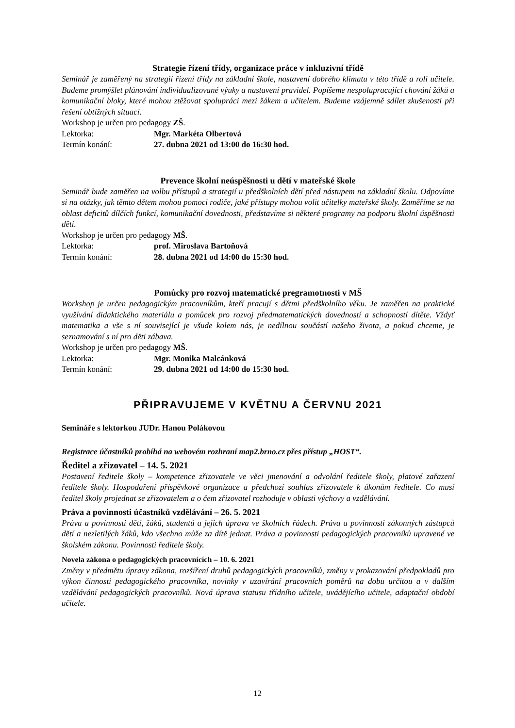Strategie řízení třídy, organizace práce v inkluzivní třídě
Seminář je zaměřený na strategii řízení třídy na základní škole, nastavení dobrého klimatu v této třídě a roli učitele. Budeme promýšlet plánování individualizované výuky a nastavení pravidel. Popíšeme nespolupracující chování žáků a komunikační bloky, které mohou ztěžovat spolupráci mezi žákem a učitelem. Budeme vzájemně sdílet zkušenosti při řešení obtížných situací.
Workshop je určen pro pedagogy ZŠ.
Lektorka: Mgr. Markéta Olbertová
Termín konání: 27. dubna 2021 od 13:00 do 16:30 hod.
Prevence školní neúspěšnosti u dětí v mateřské škole
Seminář bude zaměřen na volbu přístupů a strategií u předškolních dětí před nástupem na základní školu. Odpovíme si na otázky, jak těmto dětem mohou pomoci rodiče, jaké přístupy mohou volit učitelky mateřské školy. Zaměříme se na oblast deficitů dílčích funkcí, komunikační dovednosti, představíme si některé programy na podporu školní úspěšnosti dětí.
Workshop je určen pro pedagogy MŠ.
Lektorka: prof. Miroslava Bartoňová
Termín konání: 28. dubna 2021 od 14:00 do 15:30 hod.
Pomůcky pro rozvoj matematické pregramotnosti v MŠ
Workshop je určen pedagogickým pracovníkům, kteří pracují s dětmi předškolního věku. Je zaměřen na praktické využívání didaktického materiálu a pomůcek pro rozvoj předmatematických dovedností a schopností dítěte. Vždyť matematika a vše s ní související je všude kolem nás, je nedílnou součástí našeho života, a pokud chceme, je seznamování s ní pro děti zábava.
Workshop je určen pro pedagogy MŠ.
Lektorka: Mgr. Monika Malcánková
Termín konání: 29. dubna 2021 od 14:00 do 15:30 hod.
PŘIPRAVUJEME V KVĚTNU A ČERVNU 2021
Semináře s lektorkou JUDr. Hanou Polákovou
Registrace účastníků probíhá na webovém rozhraní map2.brno.cz přes přístup „HOST“.
Ředitel a zřizovatel – 14. 5. 2021
Postavení ředitele školy – kompetence zřizovatele ve věci jmenování a odvolání ředitele školy, platové zařazení ředitele školy. Hospodaření příspěvkové organizace a předchozí souhlas zřizovatele k úkonům ředitele. Co musí ředitel školy projednat se zřizovatelem a o čem zřizovatel rozhoduje v oblasti výchovy a vzdělávání.
Práva a povinnosti účastníků vzdělávání – 26. 5. 2021
Práva a povinnosti dětí, žáků, studentů a jejich úprava ve školních řádech. Práva a povinnosti zákonných zástupců dětí a nezletilých žáků, kdo všechno může za dítě jednat. Práva a povinnosti pedagogických pracovníků upravené ve školském zákonu. Povinnosti ředitele školy.
Novela zákona o pedagogických pracovnících – 10. 6. 2021
Změny v předmětu úpravy zákona, rozšíření druhů pedagogických pracovníků, změny v prokazování předpokladů pro výkon činnosti pedagogického pracovníka, novinky v uzavírání pracovních poměrů na dobu určitou a v dalším vzdělávání pedagogických pracovníků. Nová úprava statusu třídního učitele, uvádějícího učitele, adaptační období učitele.
12